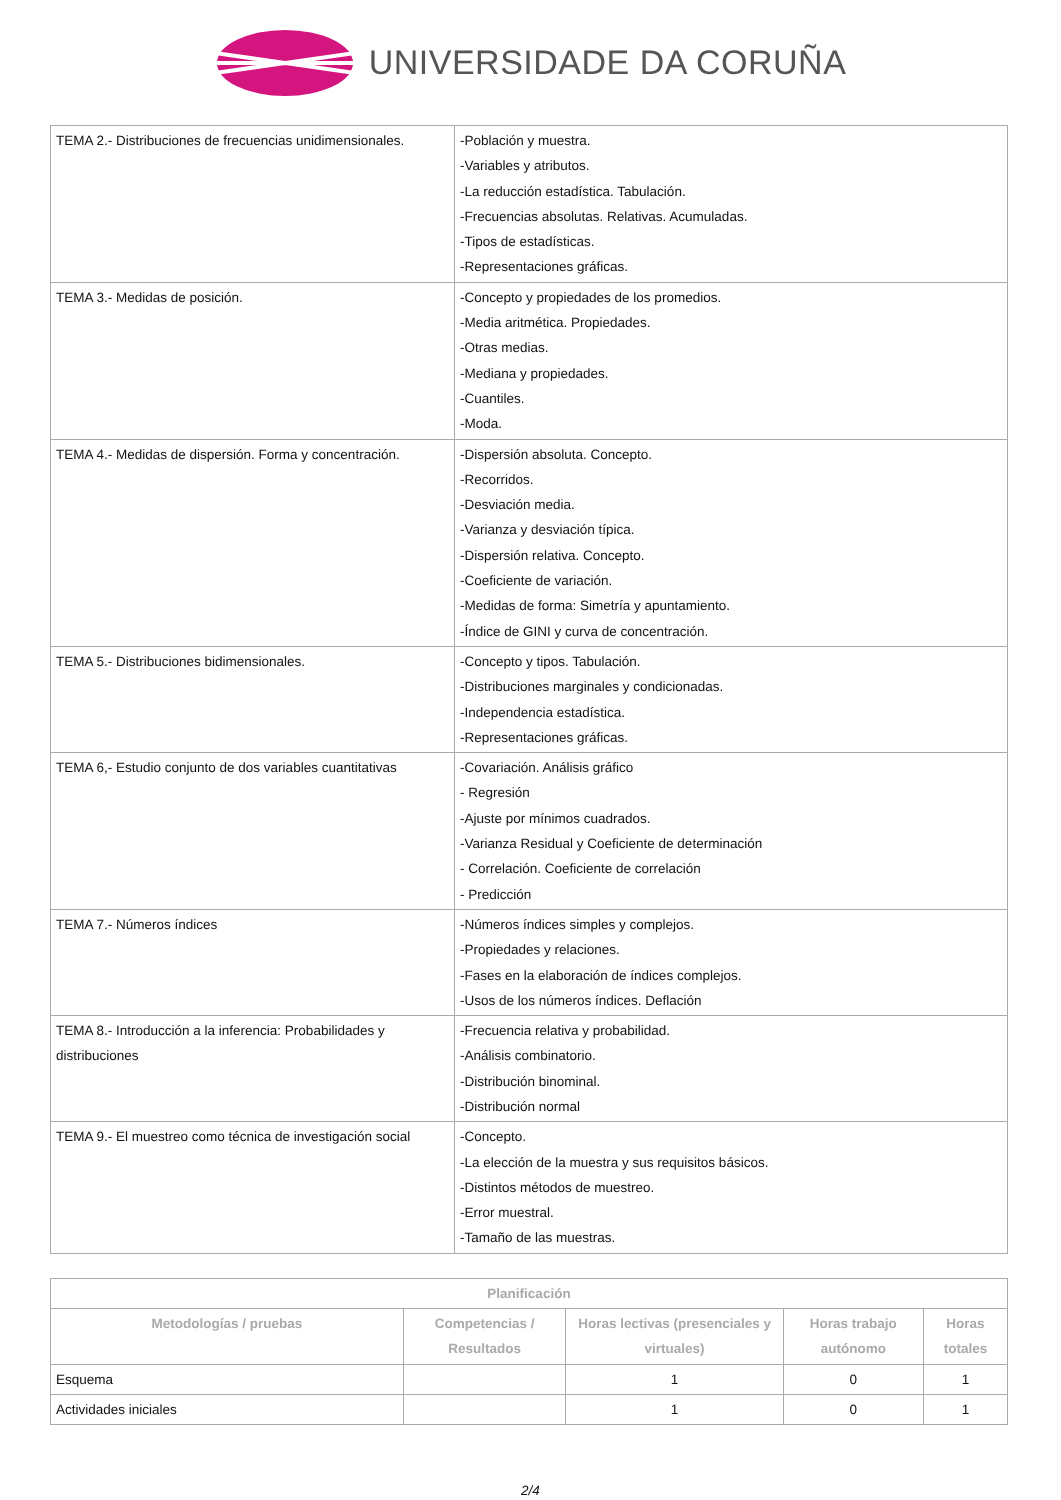UNIVERSIDADE DA CORUÑA
| TEMA 2.- Distribuciones de frecuencias unidimensionales. | -Población y muestra. -Variables y atributos. -La reducción estadística. Tabulación. -Frecuencias absolutas. Relativas. Acumuladas. -Tipos de estadísticas. -Representaciones gráficas. |
| TEMA 3.- Medidas de posición. | -Concepto y propiedades de los promedios. -Media aritmética. Propiedades. -Otras medias. -Mediana y propiedades. -Cuantiles. -Moda. |
| TEMA 4.- Medidas de dispersión. Forma y concentración. | -Dispersión absoluta. Concepto. -Recorridos. -Desviación media. -Varianza y desviación típica. -Dispersión relativa. Concepto. -Coeficiente de variación. -Medidas de forma: Simetría y apuntamiento. -Índice de GINI y curva de concentración. |
| TEMA 5.- Distribuciones bidimensionales. | -Concepto y tipos. Tabulación. -Distribuciones marginales y condicionadas. -Independencia estadística. -Representaciones gráficas. |
| TEMA 6,- Estudio conjunto de dos variables cuantitativas | -Covariación. Análisis gráfico - Regresión -Ajuste por mínimos cuadrados. -Varianza Residual y Coeficiente de determinación - Correlación. Coeficiente de correlación - Predicción |
| TEMA 7.- Números índices | -Números índices simples y complejos. -Propiedades y relaciones. -Fases en la elaboración de índices complejos. -Usos de los números índices. Deflación |
| TEMA 8.- Introducción a la inferencia: Probabilidades y distribuciones | -Frecuencia relativa y probabilidad. -Análisis combinatorio. -Distribución binominal. -Distribución normal |
| TEMA 9.- El muestreo como técnica de investigación social | -Concepto. -La elección de la muestra y sus requisitos básicos. -Distintos métodos de muestreo. -Error muestral. -Tamaño de las muestras. |
| Planificación | | | | |
| --- | --- | --- | --- | --- |
| Metodologías / pruebas | Competencias / Resultados | Horas lectivas (presenciales y virtuales) | Horas trabajo autónomo | Horas totales |
| Esquema | | 1 | 0 | 1 |
| Actividades iniciales | | 1 | 0 | 1 |
2/4